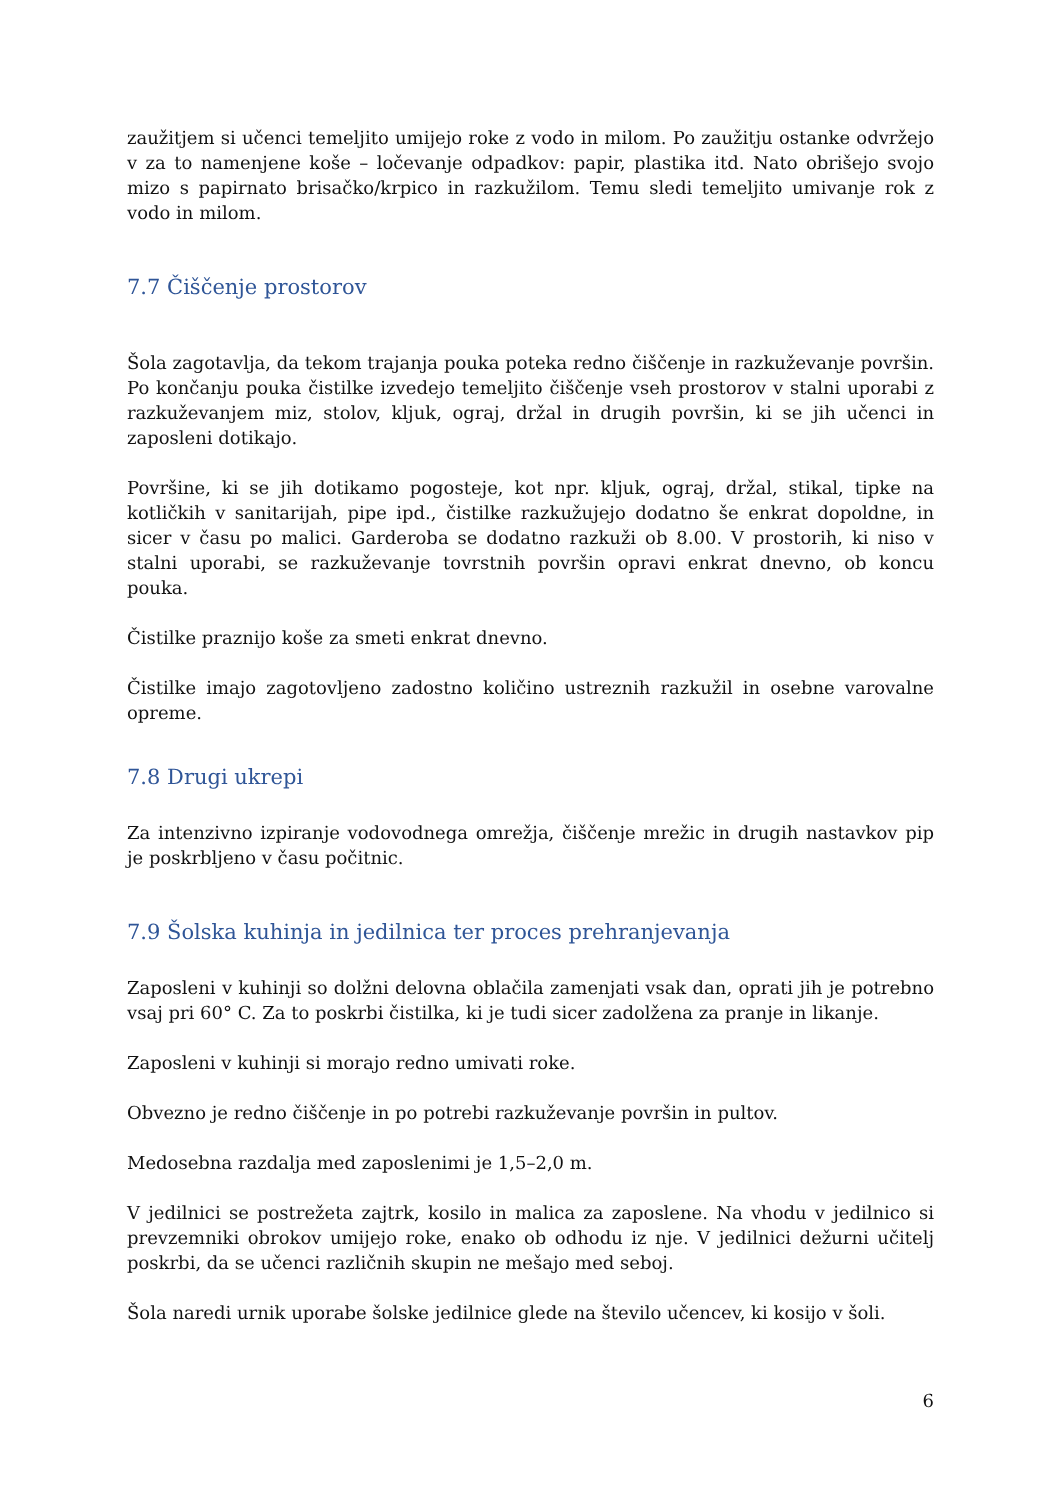zaužitjem si učenci temeljito umijejo roke z vodo in milom. Po zaužitju ostanke odvržejo v za to namenjene koše – ločevanje odpadkov: papir, plastika itd. Nato obrišejo svojo mizo s papirnato brisačko/krpico in razkužilom. Temu sledi temeljito umivanje rok z vodo in milom.
7.7 Čiščenje prostorov
Šola zagotavlja, da tekom trajanja pouka poteka redno čiščenje in razkuževanje površin. Po končanju pouka čistilke izvedejo temeljito čiščenje vseh prostorov v stalni uporabi z razkuževanjem miz, stolov, kljuk, ograj, držal in drugih površin, ki se jih učenci in zaposleni dotikajo.
Površine, ki se jih dotikamo pogosteje, kot npr. kljuk, ograj, držal, stikal, tipke na kotličkih v sanitarijah, pipe ipd., čistilke razkužujejo dodatno še enkrat dopoldne, in sicer v času po malici. Garderoba se dodatno razkuži ob 8.00. V prostorih, ki niso v stalni uporabi, se razkuževanje tovrstnih površin opravi enkrat dnevno, ob koncu pouka.
Čistilke praznijo koše za smeti enkrat dnevno.
Čistilke imajo zagotovljeno zadostno količino ustreznih razkužil in osebne varovalne opreme.
7.8 Drugi ukrepi
Za intenzivno izpiranje vodovodnega omrežja, čiščenje mrežic in drugih nastavkov pip je poskrbljeno v času počitnic.
7.9 Šolska kuhinja in jedilnica ter proces prehranjevanja
Zaposleni v kuhinji so dolžni delovna oblačila zamenjati vsak dan, oprati jih je potrebno vsaj pri 60° C. Za to poskrbi čistilka, ki je tudi sicer zadolžena za pranje in likanje.
Zaposleni v kuhinji si morajo redno umivati roke.
Obvezno je redno čiščenje in po potrebi razkuževanje površin in pultov.
Medosebna razdalja med zaposlenimi je 1,5–2,0 m.
V jedilnici se postrežeta zajtrk, kosilo in malica za zaposlene. Na vhodu v jedilnico si prevzemniki obrokov umijejo roke, enako ob odhodu iz nje. V jedilnici dežurni učitelj poskrbi, da se učenci različnih skupin ne mešajo med seboj.
Šola naredi urnik uporabe šolske jedilnice glede na število učencev, ki kosijo v šoli.
6